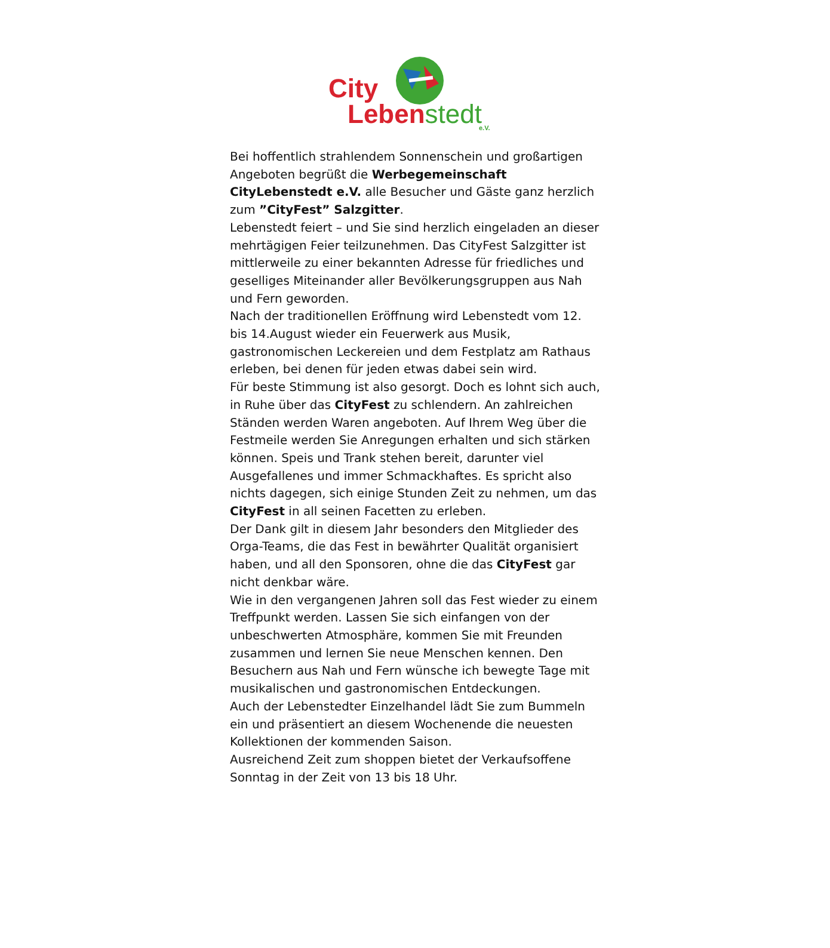City
Lebenstedt e.V.
Bei hoffentlich strahlendem Sonnenschein und großartigen Angeboten begrüßt die Werbegemeinschaft CityLebenstedt e.V. alle Besucher und Gäste ganz herzlich zum ”CityFest” Salzgitter.
Lebenstedt feiert – und Sie sind herzlich eingeladen an dieser mehrtägigen Feier teilzunehmen. Das CityFest Salzgitter ist mittlerweile zu einer bekannten Adresse für friedliches und geselliges Miteinander aller Bevölkerungsgruppen aus Nah und Fern geworden.
Nach der traditionellen Eröffnung wird Lebenstedt vom 12. bis 14.August wieder ein Feuerwerk aus Musik, gastronomischen Leckereien und dem Festplatz am Rathaus erleben, bei denen für jeden etwas dabei sein wird.
Für beste Stimmung ist also gesorgt. Doch es lohnt sich auch, in Ruhe über das CityFest zu schlendern. An zahlreichen Ständen werden Waren angeboten. Auf Ihrem Weg über die Festmeile werden Sie Anregungen erhalten und sich stärken können. Speis und Trank stehen bereit, darunter viel Ausgefallenes und immer Schmackhaftes. Es spricht also nichts dagegen, sich einige Stunden Zeit zu nehmen, um das CityFest in all seinen Facetten zu erleben.
Der Dank gilt in diesem Jahr besonders den Mitglieder des Orga-Teams, die das Fest in bewährter Qualität organisiert haben, und all den Sponsoren, ohne die das CityFest gar nicht denkbar wäre.
Wie in den vergangenen Jahren soll das Fest wieder zu einem Treffpunkt werden. Lassen Sie sich einfangen von der unbeschwerten Atmosphäre, kommen Sie mit Freunden zusammen und lernen Sie neue Menschen kennen. Den Besuchern aus Nah und Fern wünsche ich bewegte Tage mit musikalischen und gastronomischen Entdeckungen.
Auch der Lebenstedter Einzelhandel lädt Sie zum Bummeln ein und präsentiert an diesem Wochenende die neuesten Kollektionen der kommenden Saison.
Ausreichend Zeit zum shoppen bietet der Verkaufsoffene Sonntag in der Zeit von 13 bis 18 Uhr.